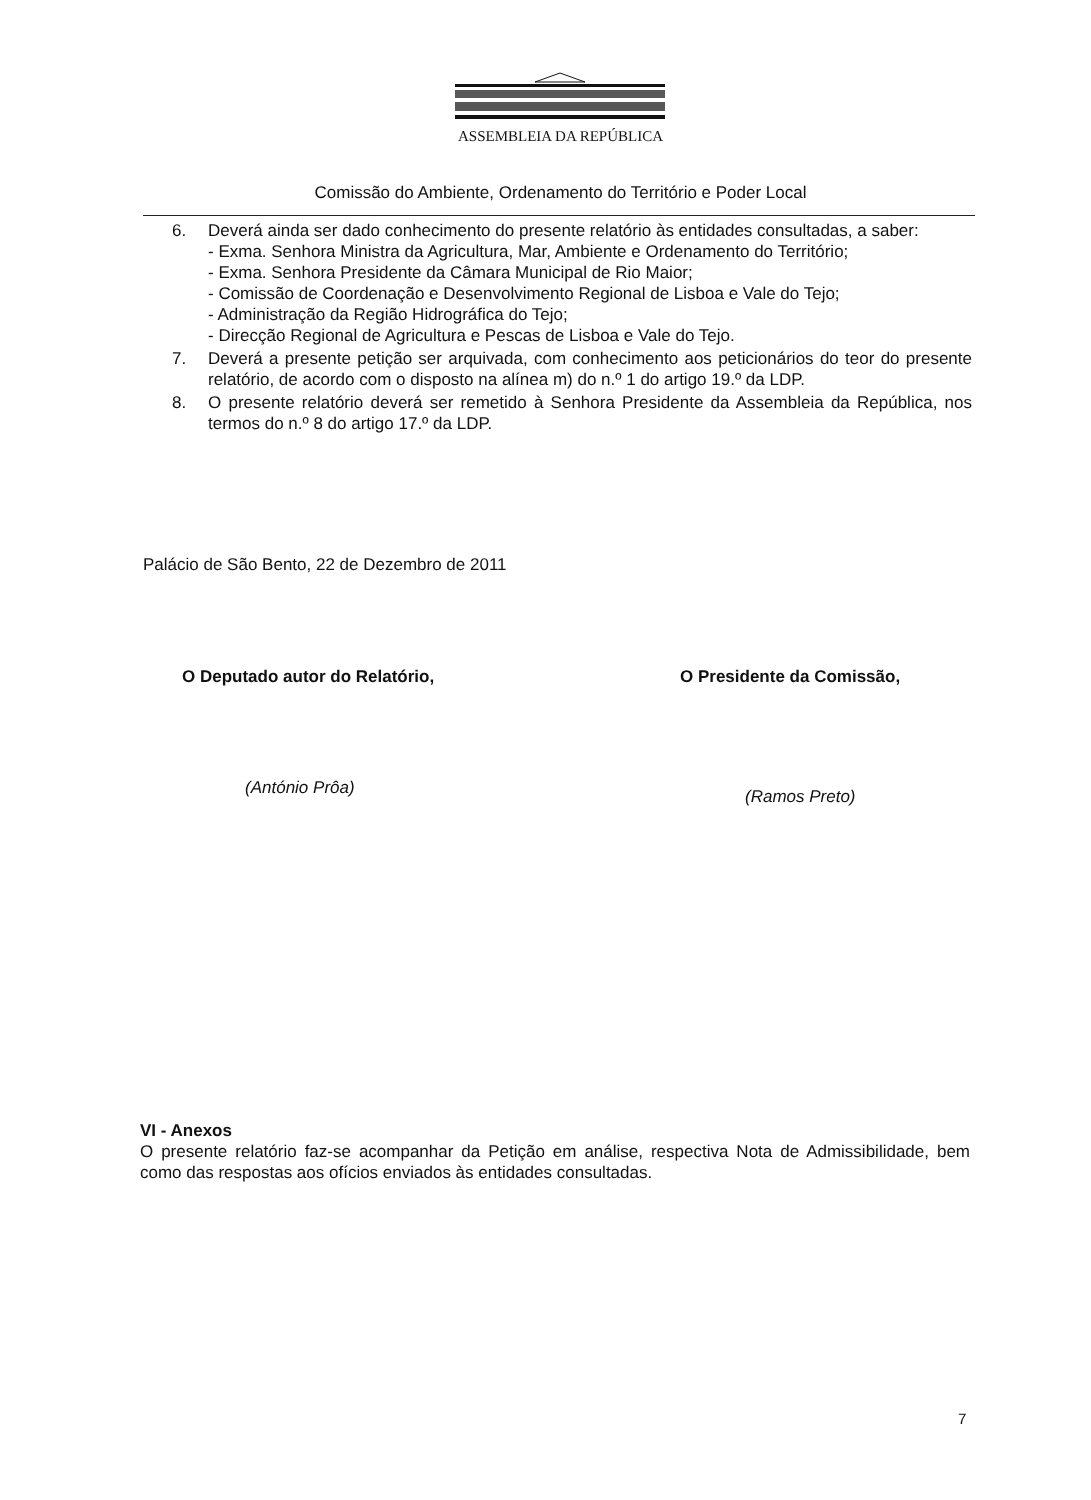ASSEMBLEIA DA REPÚBLICA
Comissão do Ambiente, Ordenamento do Território e Poder Local
6. Deverá ainda ser dado conhecimento do presente relatório às entidades consultadas, a saber:
- Exma. Senhora Ministra da Agricultura, Mar, Ambiente e Ordenamento do Território;
- Exma. Senhora Presidente da Câmara Municipal de Rio Maior;
- Comissão de Coordenação e Desenvolvimento Regional de Lisboa e Vale do Tejo;
- Administração da Região Hidrográfica do Tejo;
- Direcção Regional de Agricultura e Pescas de Lisboa e Vale do Tejo.
7. Deverá a presente petição ser arquivada, com conhecimento aos peticionários do teor do presente relatório, de acordo com o disposto na alínea m) do n.º 1 do artigo 19.º da LDP.
8. O presente relatório deverá ser remetido à Senhora Presidente da Assembleia da República, nos termos do n.º 8 do artigo 17.º da LDP.
Palácio de São Bento, 22 de Dezembro de 2011
O Deputado autor do Relatório, O Presidente da Comissão,
(António Prôa) (Ramos Preto)
VI - Anexos
O presente relatório faz-se acompanhar da Petição em análise, respectiva Nota de Admissibilidade, bem como das respostas aos ofícios enviados às entidades consultadas.
7